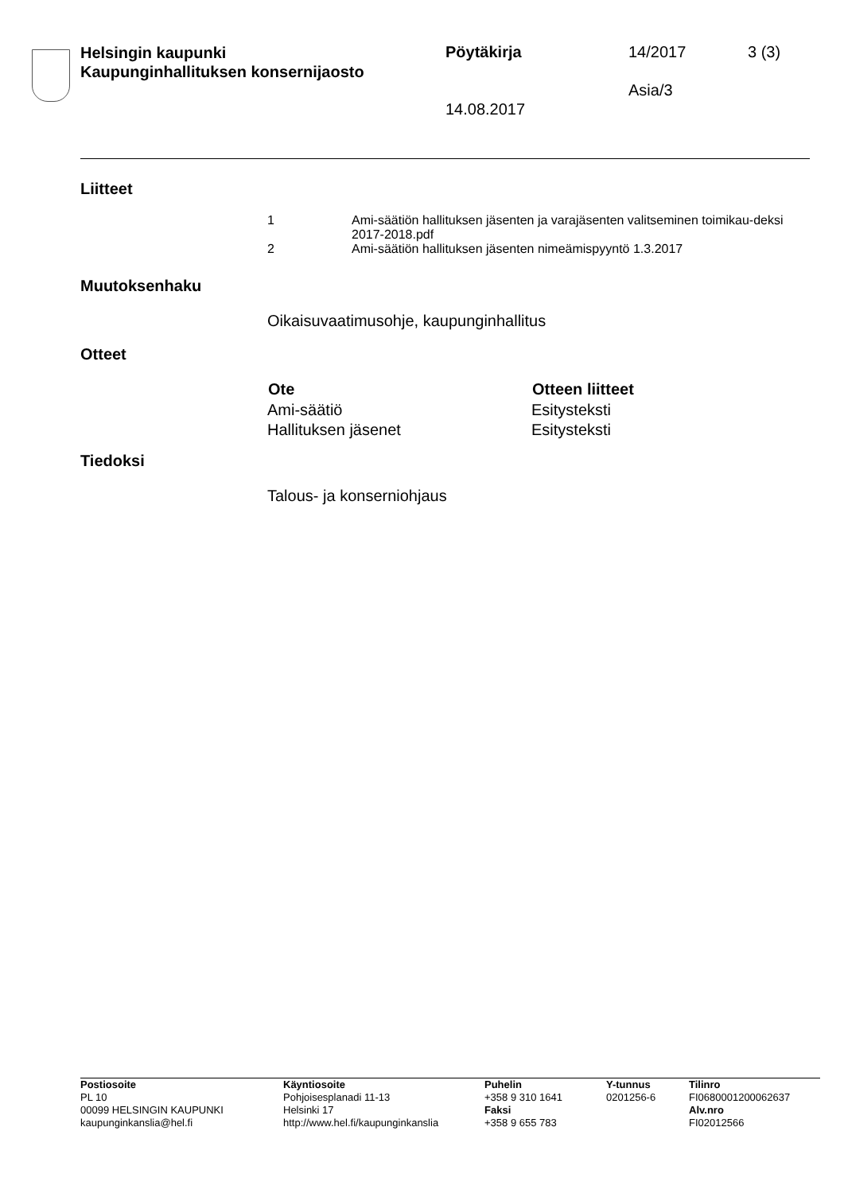Helsingin kaupunki
Kaupunginhallituksen konsernijaosto
Pöytäkirja 14/2017 3 (3)
Asia/3
14.08.2017
Liitteet
| 1 | Ami-säätiön hallituksen jäsenten ja varajäsenten valitseminen toimikau-deksi 2017-2018.pdf |
| 2 | Ami-säätiön hallituksen jäsenten nimeämispyyntö 1.3.2017 |
Muutoksenhaku
Oikaisuvaatimusohje, kaupunginhallitus
Otteet
| Ote | Otteen liitteet |
| --- | --- |
| Ami-säätiö | Esitysteksti |
| Hallituksen jäsenet | Esitysteksti |
Tiedoksi
Talous- ja konserniohjaus
| Postiosoite PL 10 00099 HELSINGIN KAUPUNKI kaupunginkanslia@hel.fi | Käyntiosoite Pohjoisesplanadi 11-13 Helsinki 17 http://www.hel.fi/kaupunginkanslia | Puhelin +358 9 310 1641 Faksi +358 9 655 783 | Y-tunnus 0201256-6 | Tilinro FI0680001200062637 Alv.nro FI02012566 |